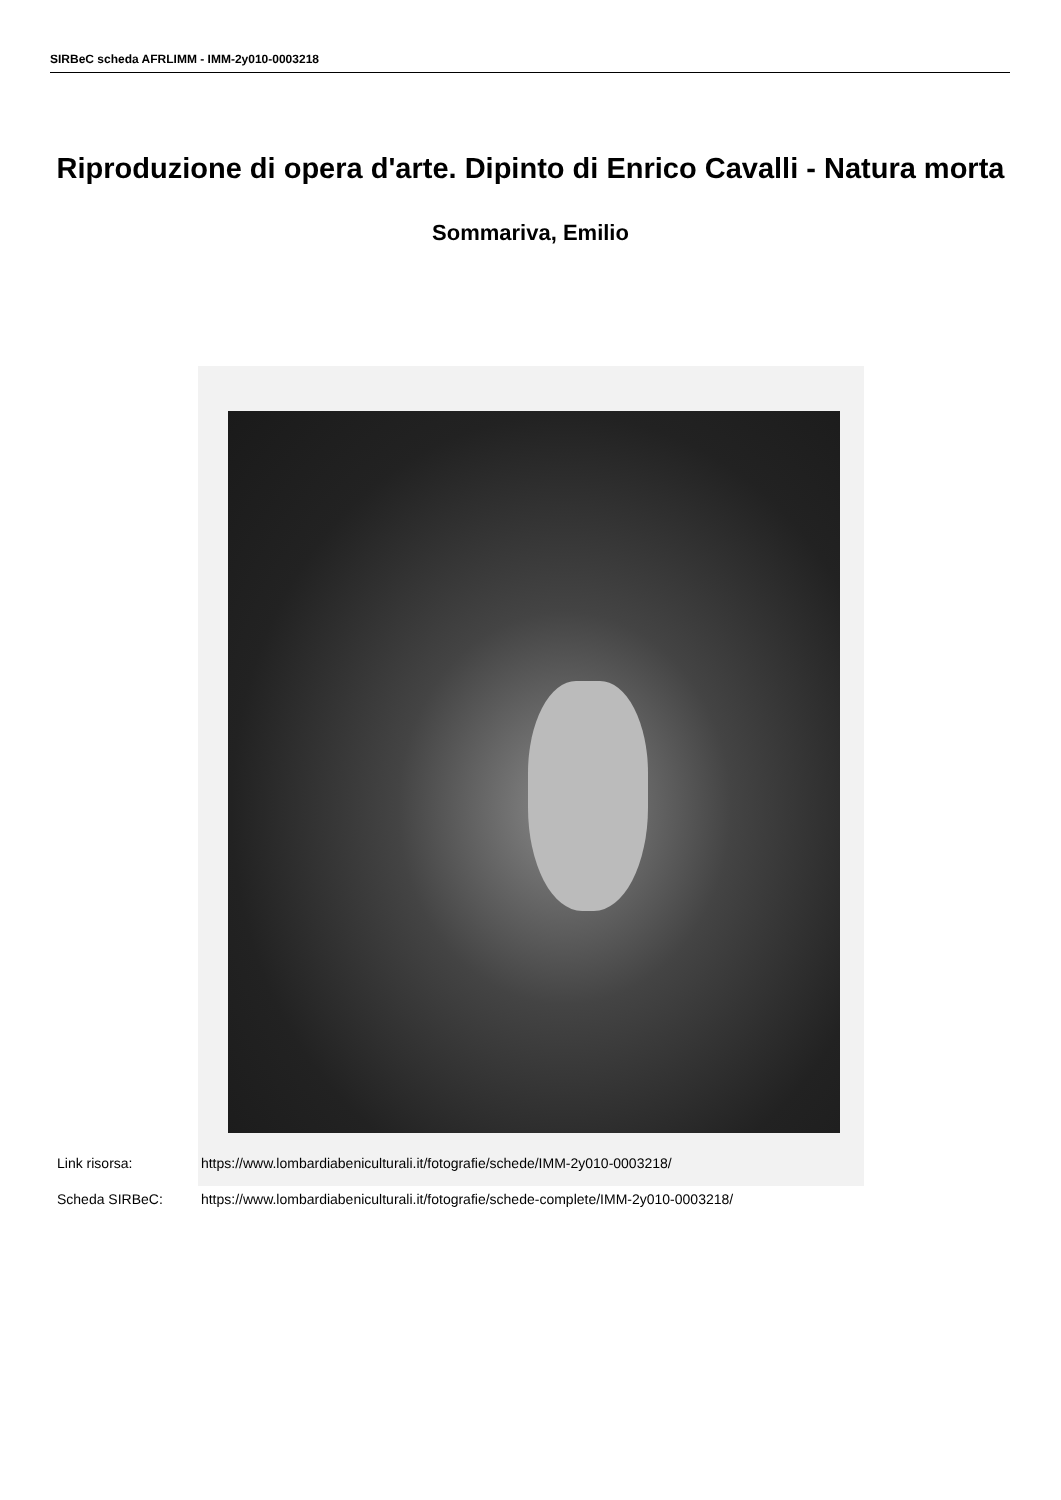SIRBeC scheda AFRLIMM - IMM-2y010-0003218
Riproduzione di opera d'arte. Dipinto di Enrico Cavalli - Natura morta
Sommariva, Emilio
Link risorsa: https://www.lombardiabeniculturali.it/fotografie/schede/IMM-2y010-0003218/
Scheda SIRBeC: https://www.lombardiabeniculturali.it/fotografie/schede-complete/IMM-2y010-0003218/